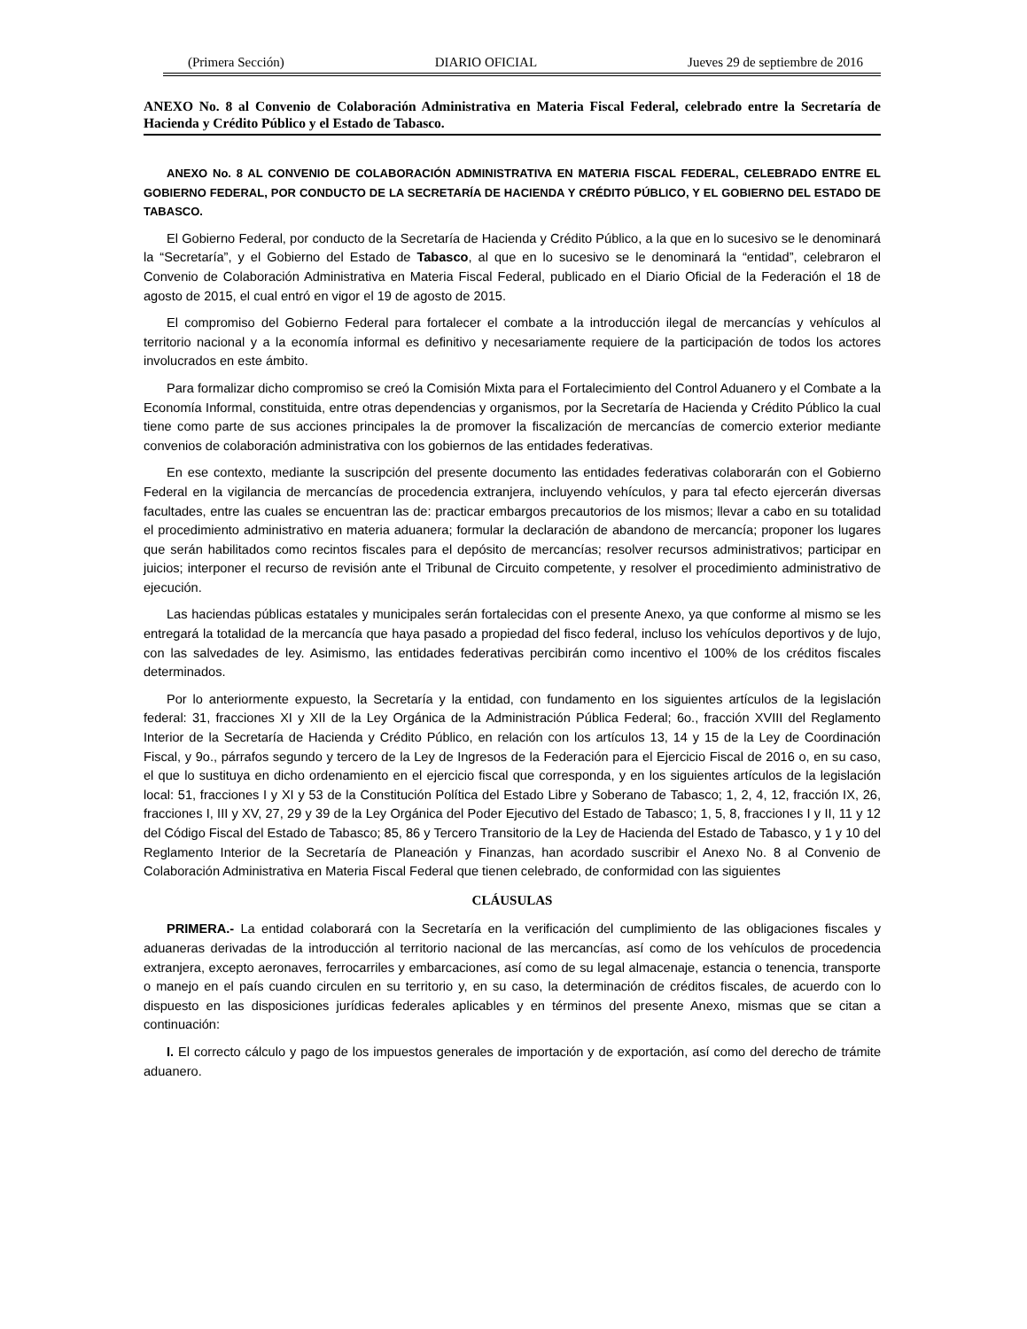(Primera Sección) DIARIO OFICIAL Jueves 29 de septiembre de 2016
ANEXO No. 8 al Convenio de Colaboración Administrativa en Materia Fiscal Federal, celebrado entre la Secretaría de Hacienda y Crédito Público y el Estado de Tabasco.
ANEXO No. 8 AL CONVENIO DE COLABORACIÓN ADMINISTRATIVA EN MATERIA FISCAL FEDERAL, CELEBRADO ENTRE EL GOBIERNO FEDERAL, POR CONDUCTO DE LA SECRETARÍA DE HACIENDA Y CRÉDITO PÚBLICO, Y EL GOBIERNO DEL ESTADO DE TABASCO.
El Gobierno Federal, por conducto de la Secretaría de Hacienda y Crédito Público, a la que en lo sucesivo se le denominará la “Secretaría”, y el Gobierno del Estado de Tabasco, al que en lo sucesivo se le denominará la “entidad”, celebraron el Convenio de Colaboración Administrativa en Materia Fiscal Federal, publicado en el Diario Oficial de la Federación el 18 de agosto de 2015, el cual entró en vigor el 19 de agosto de 2015.
El compromiso del Gobierno Federal para fortalecer el combate a la introducción ilegal de mercancías y vehículos al territorio nacional y a la economía informal es definitivo y necesariamente requiere de la participación de todos los actores involucrados en este ámbito.
Para formalizar dicho compromiso se creó la Comisión Mixta para el Fortalecimiento del Control Aduanero y el Combate a la Economía Informal, constituida, entre otras dependencias y organismos, por la Secretaría de Hacienda y Crédito Público la cual tiene como parte de sus acciones principales la de promover la fiscalización de mercancías de comercio exterior mediante convenios de colaboración administrativa con los gobiernos de las entidades federativas.
En ese contexto, mediante la suscripción del presente documento las entidades federativas colaborarán con el Gobierno Federal en la vigilancia de mercancías de procedencia extranjera, incluyendo vehículos, y para tal efecto ejercerán diversas facultades, entre las cuales se encuentran las de: practicar embargos precautorios de los mismos; llevar a cabo en su totalidad el procedimiento administrativo en materia aduanera; formular la declaración de abandono de mercancía; proponer los lugares que serán habilitados como recintos fiscales para el depósito de mercancías; resolver recursos administrativos; participar en juicios; interponer el recurso de revisión ante el Tribunal de Circuito competente, y resolver el procedimiento administrativo de ejecución.
Las haciendas públicas estatales y municipales serán fortalecidas con el presente Anexo, ya que conforme al mismo se les entregará la totalidad de la mercancía que haya pasado a propiedad del fisco federal, incluso los vehículos deportivos y de lujo, con las salvedades de ley. Asimismo, las entidades federativas percibirán como incentivo el 100% de los créditos fiscales determinados.
Por lo anteriormente expuesto, la Secretaría y la entidad, con fundamento en los siguientes artículos de la legislación federal: 31, fracciones XI y XII de la Ley Orgánica de la Administración Pública Federal; 6o., fracción XVIII del Reglamento Interior de la Secretaría de Hacienda y Crédito Público, en relación con los artículos 13, 14 y 15 de la Ley de Coordinación Fiscal, y 9o., párrafos segundo y tercero de la Ley de Ingresos de la Federación para el Ejercicio Fiscal de 2016 o, en su caso, el que lo sustituya en dicho ordenamiento en el ejercicio fiscal que corresponda, y en los siguientes artículos de la legislación local: 51, fracciones I y XI y 53 de la Constitución Política del Estado Libre y Soberano de Tabasco; 1, 2, 4, 12, fracción IX, 26, fracciones I, III y XV, 27, 29 y 39 de la Ley Orgánica del Poder Ejecutivo del Estado de Tabasco; 1, 5, 8, fracciones I y II, 11 y 12 del Código Fiscal del Estado de Tabasco; 85, 86 y Tercero Transitorio de la Ley de Hacienda del Estado de Tabasco, y 1 y 10 del Reglamento Interior de la Secretaría de Planeación y Finanzas, han acordado suscribir el Anexo No. 8 al Convenio de Colaboración Administrativa en Materia Fiscal Federal que tienen celebrado, de conformidad con las siguientes
CLÁUSULAS
PRIMERA.- La entidad colaborará con la Secretaría en la verificación del cumplimiento de las obligaciones fiscales y aduaneras derivadas de la introducción al territorio nacional de las mercancías, así como de los vehículos de procedencia extranjera, excepto aeronaves, ferrocarriles y embarcaciones, así como de su legal almacenaje, estancia o tenencia, transporte o manejo en el país cuando circulen en su territorio y, en su caso, la determinación de créditos fiscales, de acuerdo con lo dispuesto en las disposiciones jurídicas federales aplicables y en términos del presente Anexo, mismas que se citan a continuación:
I. El correcto cálculo y pago de los impuestos generales de importación y de exportación, así como del derecho de trámite aduanero.